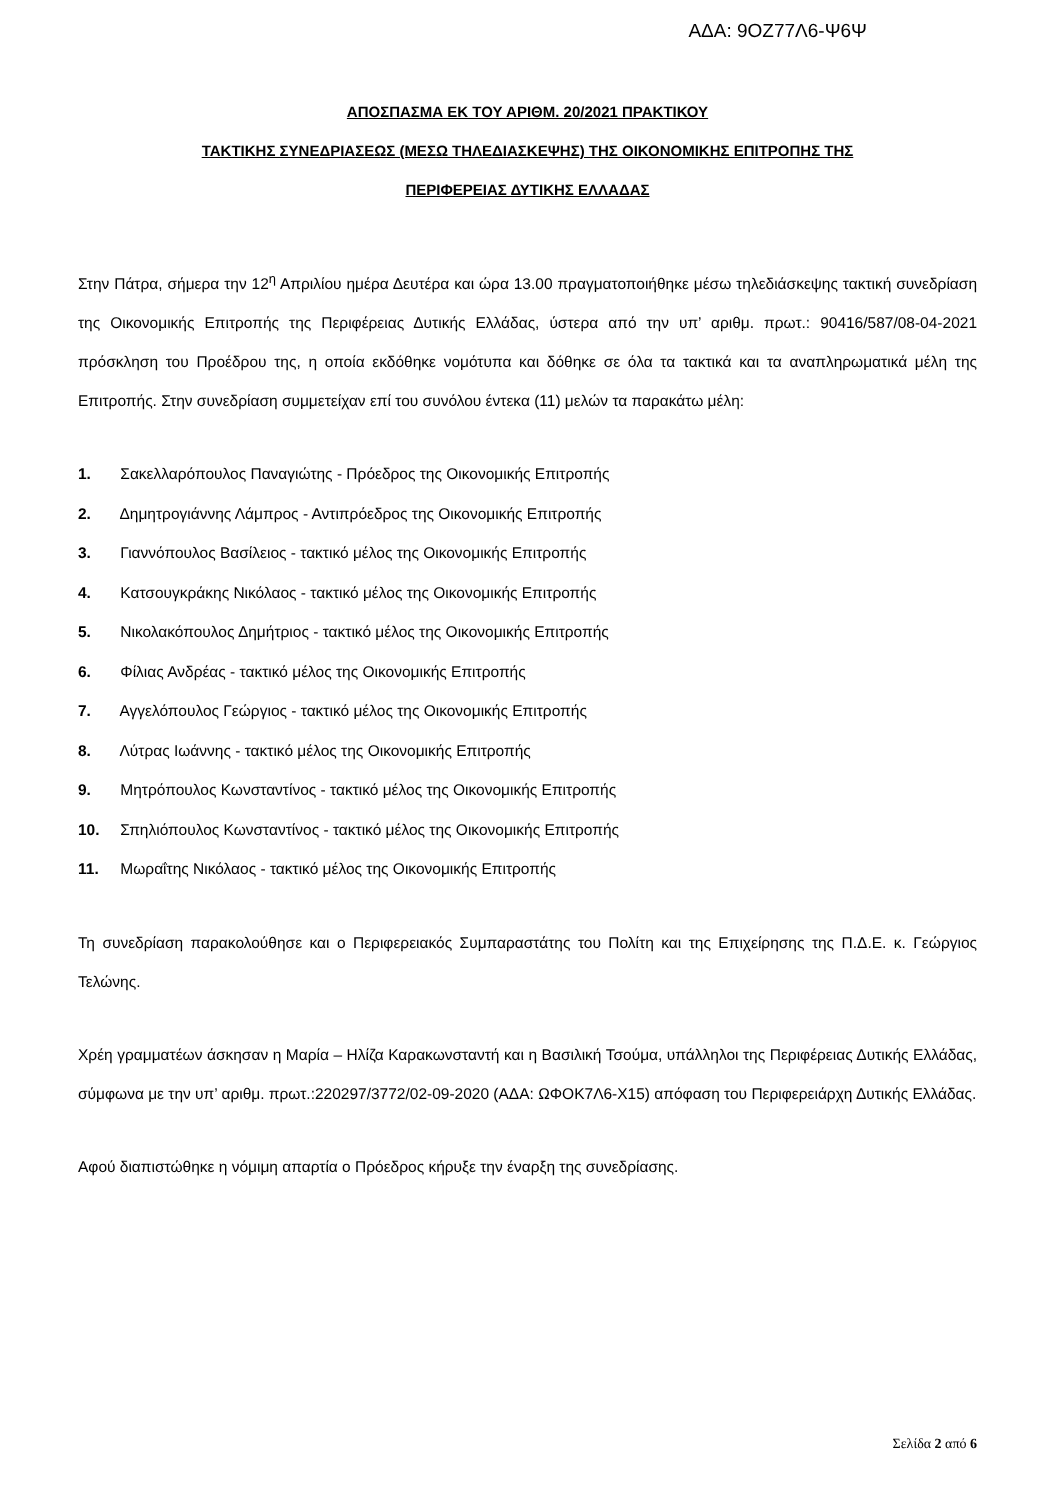ΑΔΑ: 9ΟΖ77Λ6-Ψ6Ψ
ΑΠΟΣΠΑΣΜΑ ΕΚ ΤΟΥ ΑΡΙΘΜ. 20/2021 ΠΡΑΚΤΙΚΟΥ
ΤΑΚΤΙΚΗΣ ΣΥΝΕΔΡΙΑΣΕΩΣ (ΜΕΣΩ ΤΗΛΕΔΙΑΣΚΕΨΗΣ) ΤΗΣ ΟΙΚΟΝΟΜΙΚΗΣ ΕΠΙΤΡΟΠΗΣ ΤΗΣ
ΠΕΡΙΦΕΡΕΙΑΣ ΔΥΤΙΚΗΣ ΕΛΛΑΔΑΣ
Στην Πάτρα, σήμερα την 12<sup>η</sup> Απριλίου ημέρα Δευτέρα και ώρα 13.00 πραγματοποιήθηκε μέσω τηλεδιάσκεψης τακτική συνεδρίαση της Οικονομικής Επιτροπής της Περιφέρειας Δυτικής Ελλάδας, ύστερα από την υπ’ αριθμ. πρωτ.: 90416/587/08-04-2021 πρόσκληση του Προέδρου της, η οποία εκδόθηκε νομότυπα και δόθηκε σε όλα τα τακτικά και τα αναπληρωματικά μέλη της Επιτροπής. Στην συνεδρίαση συμμετείχαν επί του συνόλου έντεκα (11) μελών τα παρακάτω μέλη:
1. Σακελλαρόπουλος Παναγιώτης - Πρόεδρος της Οικονομικής Επιτροπής
2. Δημητρογιάννης Λάμπρος - Αντιπρόεδρος της Οικονομικής Επιτροπής
3. Γιαννόπουλος Βασίλειος - τακτικό μέλος της Οικονομικής Επιτροπής
4. Κατσουγκράκης Νικόλαος - τακτικό μέλος της Οικονομικής Επιτροπής
5. Νικολακόπουλος Δημήτριος - τακτικό μέλος της Οικονομικής Επιτροπής
6. Φίλιας Ανδρέας - τακτικό μέλος της Οικονομικής Επιτροπής
7. Αγγελόπουλος Γεώργιος - τακτικό μέλος της Οικονομικής Επιτροπής
8. Λύτρας Ιωάννης - τακτικό μέλος της Οικονομικής Επιτροπής
9. Μητρόπουλος Κωνσταντίνος - τακτικό μέλος της Οικονομικής Επιτροπής
10. Σπηλιόπουλος Κωνσταντίνος - τακτικό μέλος της Οικονομικής Επιτροπής
11. Μωραΐτης Νικόλαος - τακτικό μέλος της Οικονομικής Επιτροπής
Τη συνεδρίαση παρακολούθησε και ο Περιφερειακός Συμπαραστάτης του Πολίτη και της Επιχείρησης της Π.Δ.Ε. κ. Γεώργιος Τελώνης.
Χρέη γραμματέων άσκησαν η Μαρία – Ηλίζα Καρακωνσταντή και η Βασιλική Τσούμα, υπάλληλοι της Περιφέρειας Δυτικής Ελλάδας, σύμφωνα με την υπ’ αριθμ. πρωτ.:220297/3772/02-09-2020 (ΑΔΑ: ΩΦΟΚ7Λ6-Χ15) απόφαση του Περιφερειάρχη Δυτικής Ελλάδας.
Αφού διαπιστώθηκε η νόμιμη απαρτία ο Πρόεδρος κήρυξε την έναρξη της συνεδρίασης.
Σελίδα 2 από 6